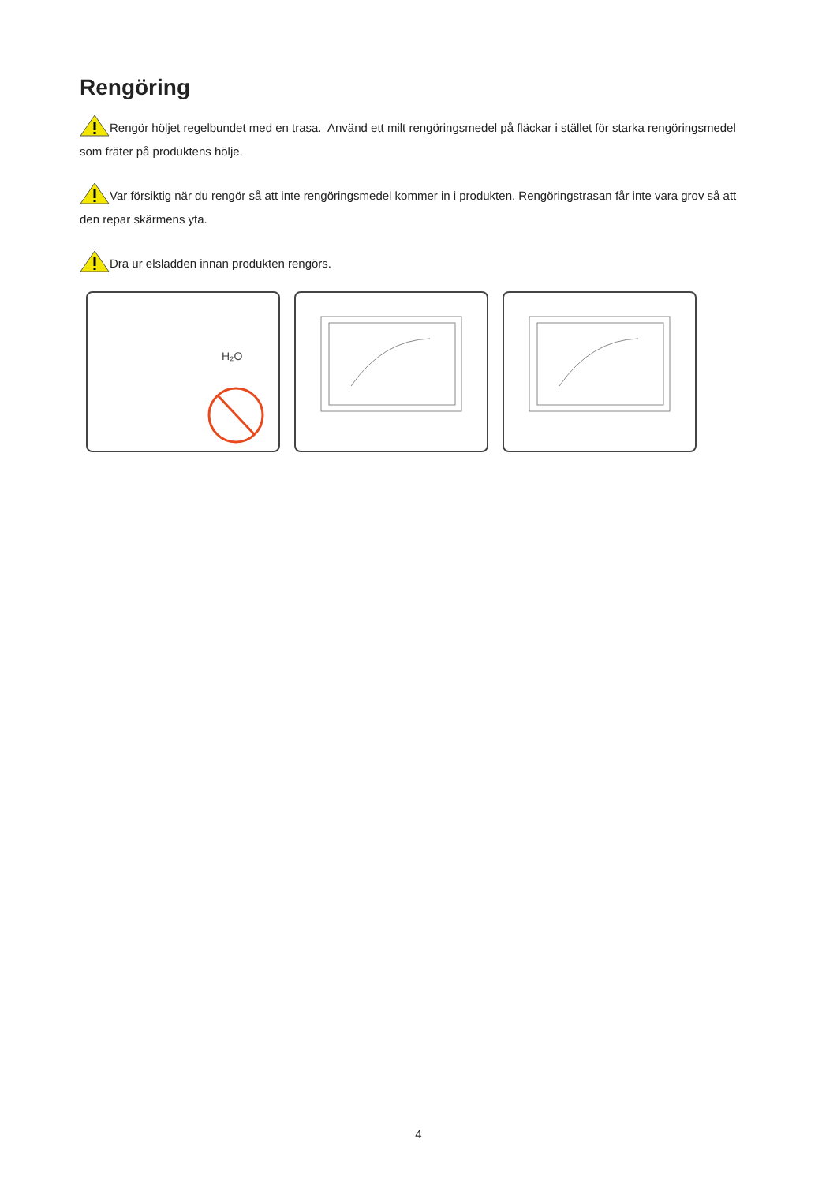Rengöring
Rengör höljet regelbundet med en trasa. Använd ett milt rengöringsmedel på fläckar i stället för starka rengöringsmedel som fräter på produktens hölje.
Var försiktig när du rengör så att inte rengöringsmedel kommer in i produkten. Rengöringstrasan får inte vara grov så att den repar skärmens yta.
Dra ur elsladden innan produkten rengörs.
H₂O
4